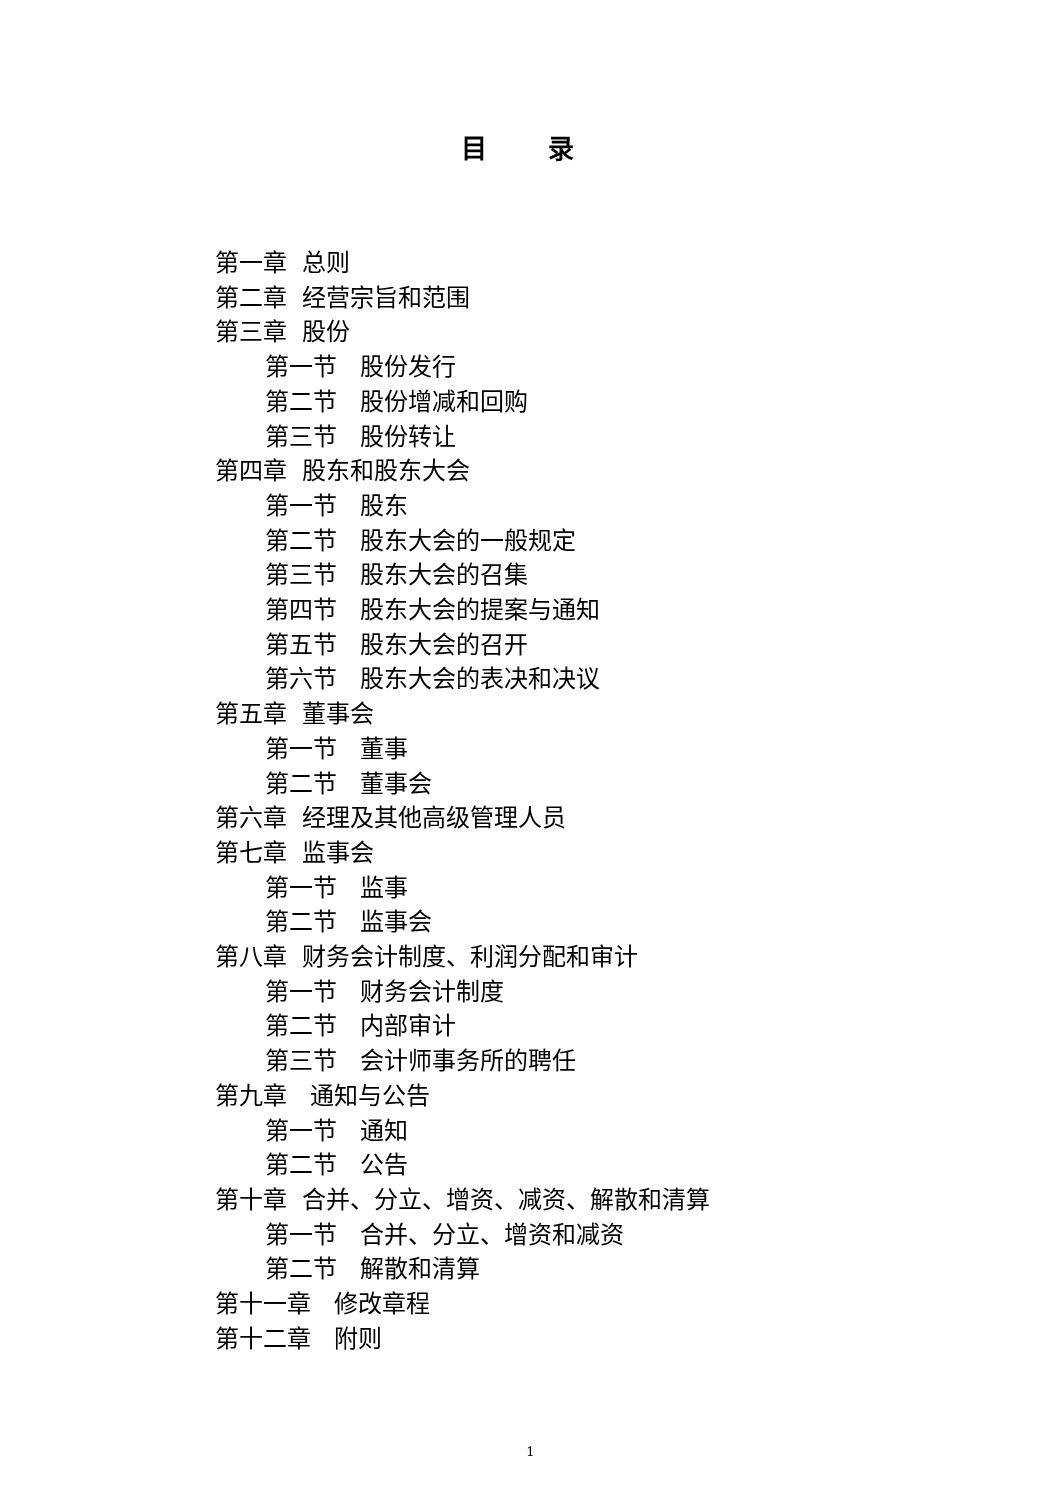目 录
第一章 总则
第二章 经营宗旨和范围
第三章 股份
第一节 股份发行
第二节 股份增减和回购
第三节 股份转让
第四章 股东和股东大会
第一节 股东
第二节 股东大会的一般规定
第三节 股东大会的召集
第四节 股东大会的提案与通知
第五节 股东大会的召开
第六节 股东大会的表决和决议
第五章 董事会
第一节 董事
第二节 董事会
第六章 经理及其他高级管理人员
第七章 监事会
第一节 监事
第二节 监事会
第八章 财务会计制度、利润分配和审计
第一节 财务会计制度
第二节 内部审计
第三节 会计师事务所的聘任
第九章 通知与公告
第一节 通知
第二节 公告
第十章 合并、分立、增资、减资、解散和清算
第一节 合并、分立、增资和减资
第二节 解散和清算
第十一章 修改章程
第十二章 附则
1